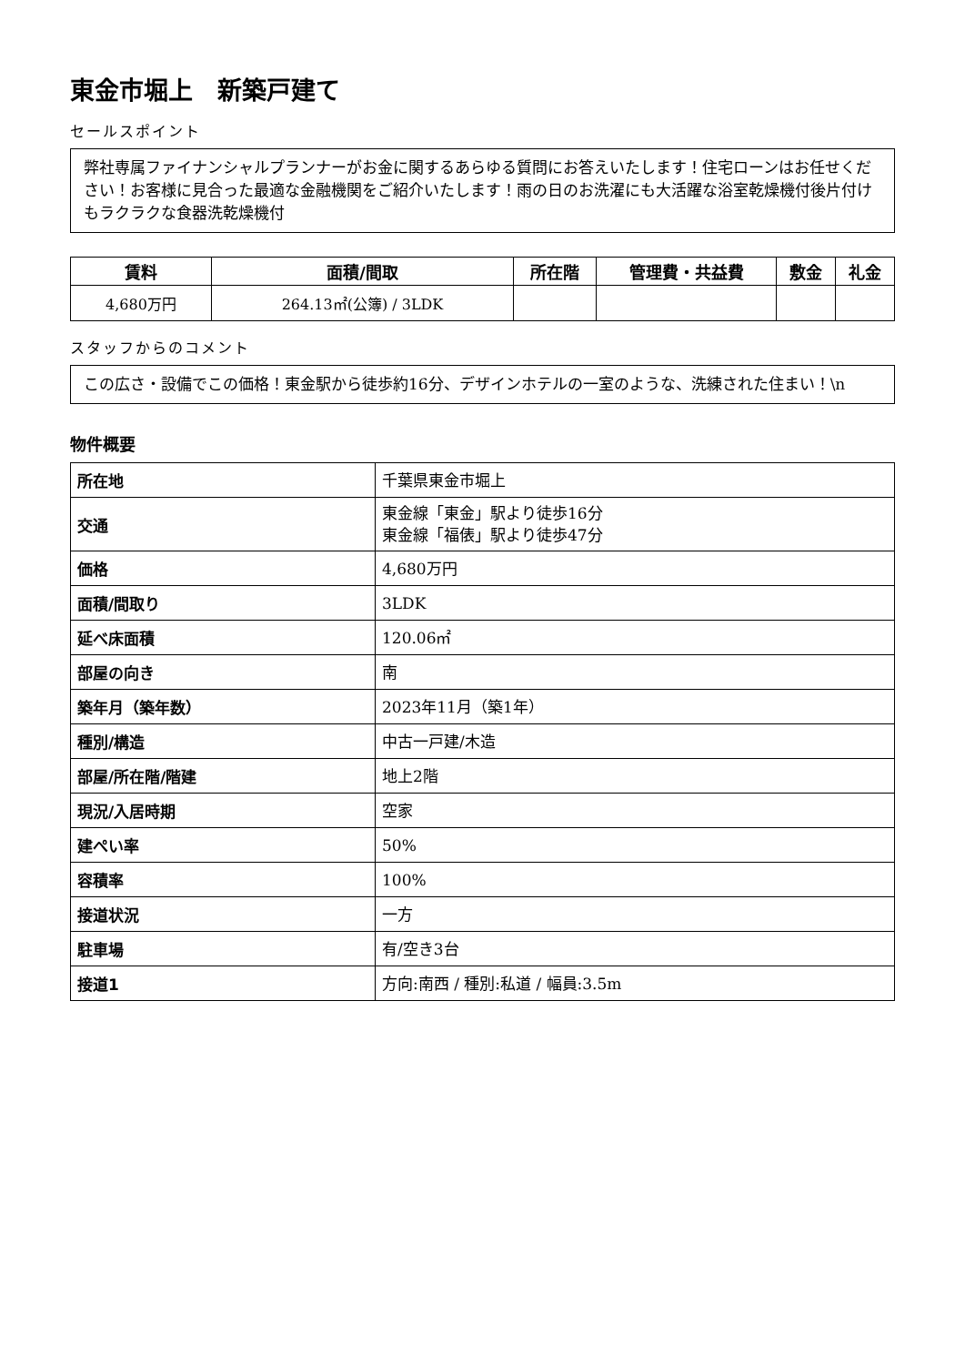東金市堀上　新築戸建て
セールスポイント
弊社専属ファイナンシャルプランナーがお金に関するあらゆる質問にお答えいたします！住宅ローンはお任せください！お客様に見合った最適な金融機関をご紹介いたします！雨の日のお洗濯にも大活躍な浴室乾燥機付後片付けもラクラクな食器洗乾燥機付
| 賃料 | 面積/間取 | 所在階 | 管理費・共益費 | 敷金 | 礼金 |
| --- | --- | --- | --- | --- | --- |
| 4,680万円 | 264.13㎡(公簿) / 3LDK | | | | |
スタッフからのコメント
この広さ・設備でこの価格！東金駅から徒歩約16分、デザインホテルの一室のような、洗練された住まい！\n
物件概要
| 所在地 | 千葉県東金市堀上 |
| 交通 | 東金線「東金」駅より徒歩16分 東金線「福俵」駅より徒歩47分 |
| 価格 | 4,680万円 |
| 面積/間取り | 3LDK |
| 延べ床面積 | 120.06㎡ |
| 部屋の向き | 南 |
| 築年月（築年数） | 2023年11月（築1年） |
| 種別/構造 | 中古一戸建/木造 |
| 部屋/所在階/階建 | 地上2階 |
| 現況/入居時期 | 空家 |
| 建ぺい率 | 50% |
| 容積率 | 100% |
| 接道状況 | 一方 |
| 駐車場 | 有/空き3台 |
| 接道1 | 方向:南西 / 種別:私道 / 幅員:3.5m |